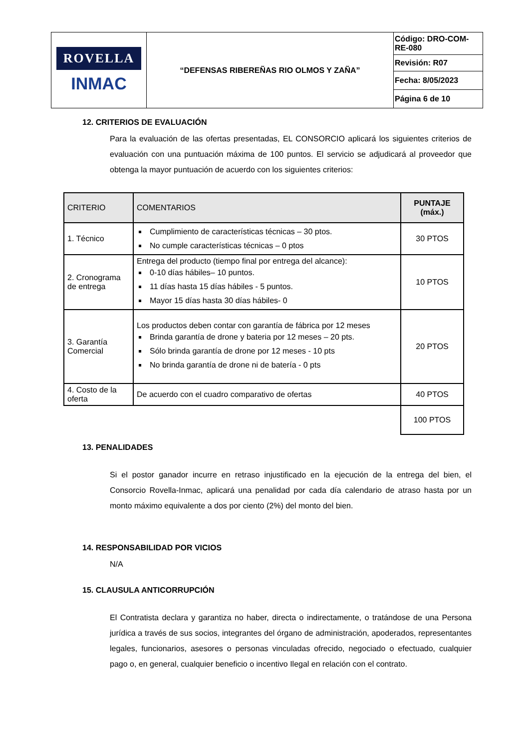| ROVELLA INMAC | “DEFENSAS RIBEREÑAS RIO OLMOS Y ZAÑA” | Código: DRO-COM-RE-080 |
| | | Revisión: R07 |
| | | Fecha: 8/05/2023 |
| | | Página 6 de 10 |
12. CRITERIOS DE EVALUACIÓN
Para la evaluación de las ofertas presentadas, EL CONSORCIO aplicará los siguientes criterios de evaluación con una puntuación máxima de 100 puntos. El servicio se adjudicará al proveedor que obtenga la mayor puntuación de acuerdo con los siguientes criterios:
| CRITERIO | COMENTARIOS | PUNTAJE (máx.) |
| --- | --- | --- |
| 1. Técnico | Cumplimiento de características técnicas – 30 ptos. No cumple características técnicas – 0 ptos | 30 PTOS |
| 2. Cronograma de entrega | Entrega del producto (tiempo final por entrega del alcance): 0-10 días hábiles– 10 puntos. 11 días hasta 15 días hábiles - 5 puntos. Mayor 15 días hasta 30 días hábiles- 0 | 10 PTOS |
| 3. Garantía Comercial | Los productos deben contar con garantía de fábrica por 12 meses Brinda garantía de drone y bateria por 12 meses – 20 pts. Sólo brinda garantía de drone por 12 meses - 10 pts No brinda garantía de drone ni de batería - 0 pts | 20 PTOS |
| 4. Costo de la oferta | De acuerdo con el cuadro comparativo de ofertas | 40 PTOS |
| | | 100 PTOS |
13. PENALIDADES
Si el postor ganador incurre en retraso injustificado en la ejecución de la entrega del bien, el Consorcio Rovella-Inmac, aplicará una penalidad por cada día calendario de atraso hasta por un monto máximo equivalente a dos por ciento (2%) del monto del bien.
14. RESPONSABILIDAD POR VICIOS
N/A
15. CLAUSULA ANTICORRUPCIÓN
El Contratista declara y garantiza no haber, directa o indirectamente, o tratándose de una Persona jurídica a través de sus socios, integrantes del órgano de administración, apoderados, representantes legales, funcionarios, asesores o personas vinculadas ofrecido, negociado o efectuado, cualquier pago o, en general, cualquier beneficio o incentivo Ilegal en relación con el contrato.